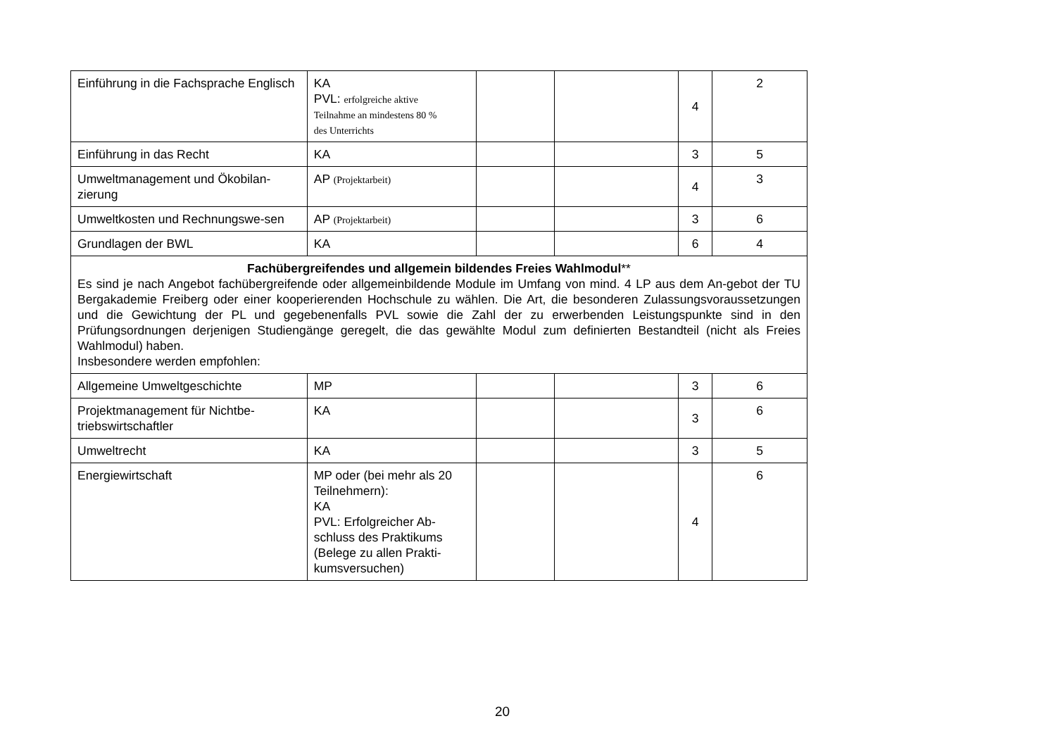| Einführung in die Fachsprache Englisch | KA PVL: erfolgreiche aktive Teilnahme an mindestens 80 % des Unterrichts | | | 4 | 2 |
| Einführung in das Recht | KA | | | 3 | 5 |
| Umweltmanagement und Ökobilan-zierung | AP (Projektarbeit) | | | 4 | 3 |
| Umweltkosten und Rechnungswe-sen | AP (Projektarbeit) | | | 3 | 6 |
| Grundlagen der BWL | KA | | | 6 | 4 |
| Fachübergreifendes und allgemein bildendes Freies Wahlmodul ** Es sind je nach Angebot fachübergreifende oder allgemeinbildende Module im Umfang von mind. 4 LP aus dem An-gebot der TU Bergakademie Freiberg oder einer kooperierenden Hochschule zu wählen. Die Art, die besonderen Zulassungsvoraussetzungen und die Gewichtung der PL und gegebenenfalls PVL sowie die Zahl der zu erwerbenden Leistungspunkte sind in den Prüfungsordnungen derjenigen Studiengänge geregelt, die das gewählte Modul zum definierten Bestandteil (nicht als Freies Wahlmodul) haben. Insbesondere werden empfohlen: | | | | | |
| Allgemeine Umweltgeschichte | MP | | | 3 | 6 |
| Projektmanagement für Nichtbe-triebswirtschaftler | KA | | | 3 | 6 |
| Umweltrecht | KA | | | 3 | 5 |
| Energiewirtschaft | MP oder (bei mehr als 20 Teilnehmern): KA PVL: Erfolgreicher Ab-schluss des Praktikums (Belege zu allen Prakti-kumsversuchen) | | | 4 | 6 |
20